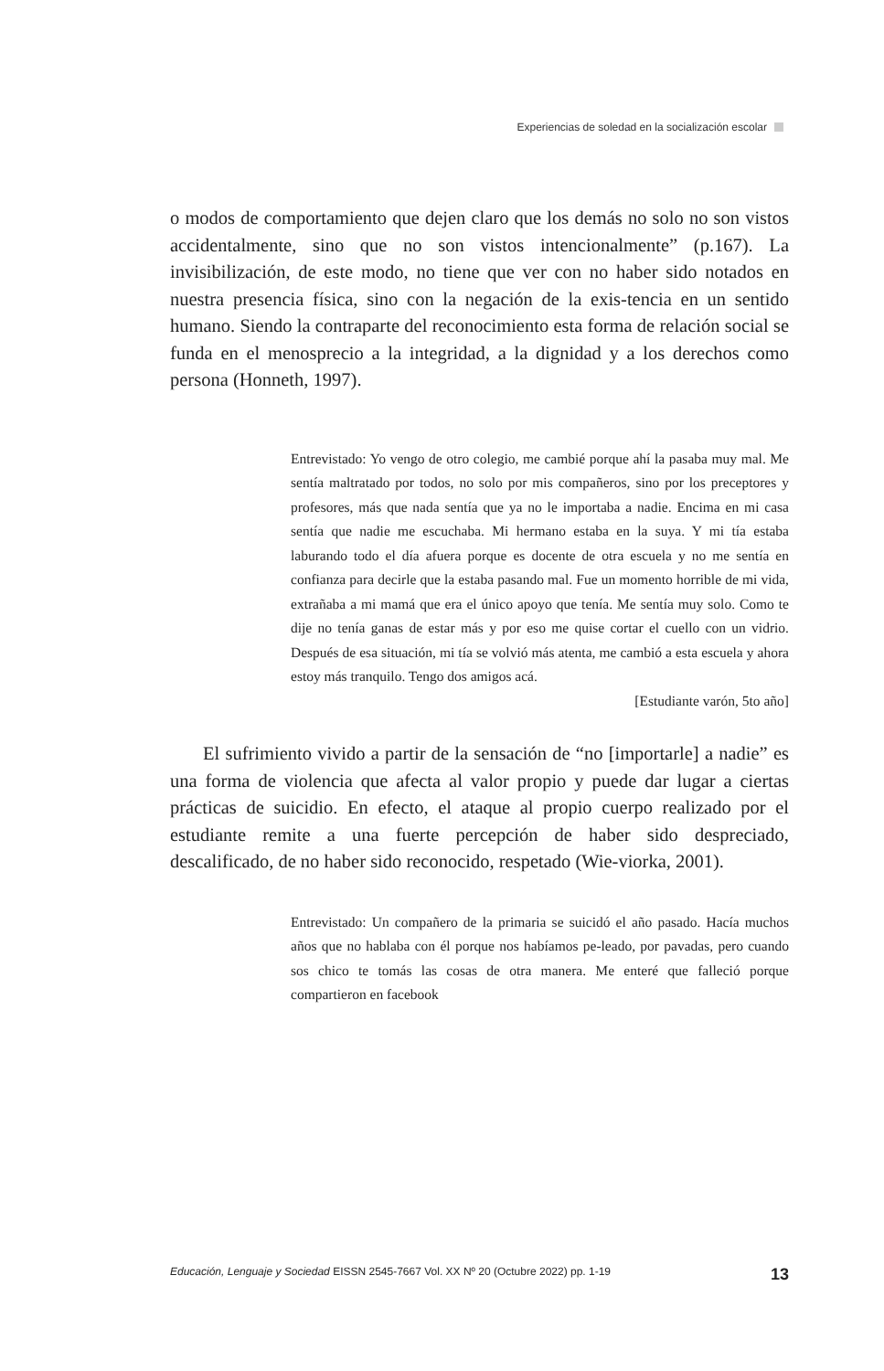Experiencias de soledad en la socialización escolar
o modos de comportamiento que dejen claro que los demás no solo no son vistos accidentalmente, sino que no son vistos intencionalmente” (p.167). La invisibilización, de este modo, no tiene que ver con no haber sido notados en nuestra presencia física, sino con la negación de la exis-tencia en un sentido humano. Siendo la contraparte del reconocimiento esta forma de relación social se funda en el menosprecio a la integridad, a la dignidad y a los derechos como persona (Honneth, 1997).
Entrevistado: Yo vengo de otro colegio, me cambié porque ahí la pasaba muy mal. Me sentía maltratado por todos, no solo por mis compañeros, sino por los preceptores y profesores, más que nada sentía que ya no le importaba a nadie. Encima en mi casa sentía que nadie me escuchaba. Mi hermano estaba en la suya. Y mi tía estaba laburando todo el día afuera porque es docente de otra escuela y no me sentía en confianza para decirle que la estaba pasando mal. Fue un momento horrible de mi vida, extrañaba a mi mamá que era el único apoyo que tenía. Me sentía muy solo. Como te dije no tenía ganas de estar más y por eso me quise cortar el cuello con un vidrio. Después de esa situación, mi tía se volvió más atenta, me cambió a esta escuela y ahora estoy más tranquilo. Tengo dos amigos acá.
[Estudiante varón, 5to año]
El sufrimiento vivido a partir de la sensación de “no [importarle] a nadie” es una forma de violencia que afecta al valor propio y puede dar lugar a ciertas prácticas de suicidio. En efecto, el ataque al propio cuerpo realizado por el estudiante remite a una fuerte percepción de haber sido despreciado, descalificado, de no haber sido reconocido, respetado (Wie-viorka, 2001).
Entrevistado: Un compañero de la primaria se suicidó el año pasado. Hacía muchos años que no hablaba con él porque nos habíamos pe-leado, por pavadas, pero cuando sos chico te tomás las cosas de otra manera. Me enteré que falleció porque compartieron en facebook
Educación, Lenguaje y Sociedad EISSN 2545-7667 Vol. XX Nº 20 (Octubre 2022) pp. 1-19 13